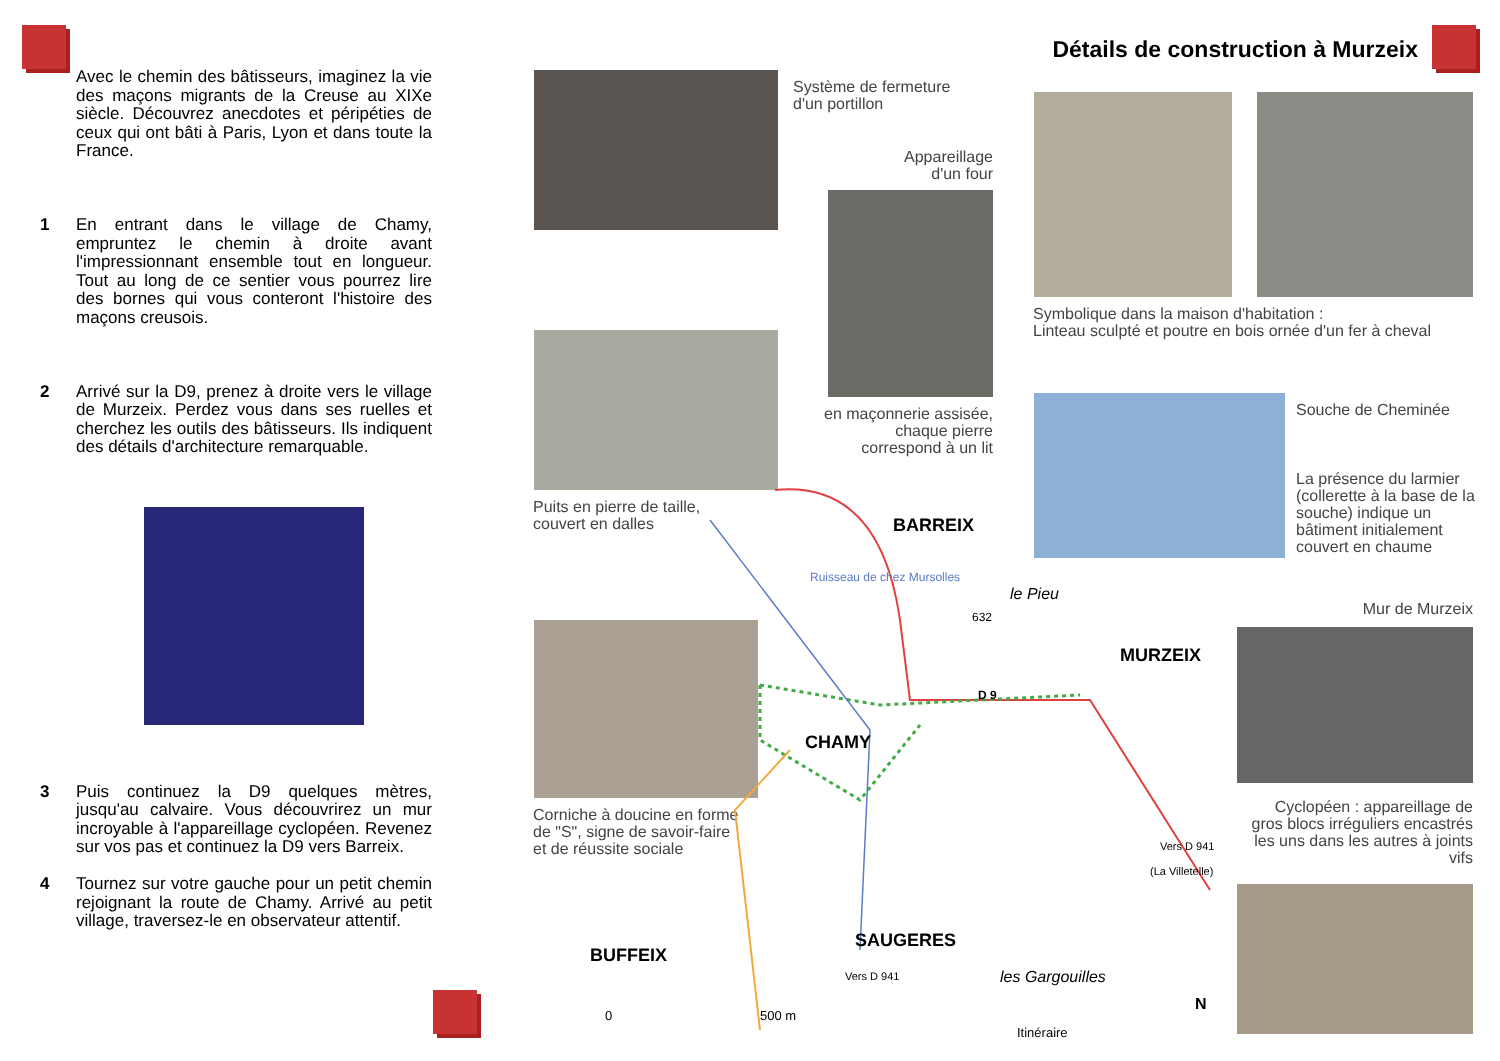Avec le chemin des bâtisseurs, imaginez la vie des maçons migrants de la Creuse au XIXe siècle. Découvrez anecdotes et péripéties de ceux qui ont bâti à Paris, Lyon et dans toute la France.
1 En entrant dans le village de Chamy, empruntez le chemin à droite avant l'impressionnant ensemble tout en longueur. Tout au long de ce sentier vous pourrez lire des bornes qui vous conteront l'histoire des maçons creusois.
2 Arrivé sur la D9, prenez à droite vers le village de Murzeix. Perdez vous dans ses ruelles et cherchez les outils des bâtisseurs. Ils indiquent des détails d'architecture remarquable.
3 Puis continuez la D9 quelques mètres, jusqu'au calvaire. Vous découvrirez un mur incroyable à l'appareillage cyclopéen. Revenez sur vos pas et continuez la D9 vers Barreix.
4 Tournez sur votre gauche pour un petit chemin rejoignant la route de Chamy. Arrivé au petit village, traversez-le en observateur attentif.
Détails de construction à Murzeix
Système de fermeture
d'un portillon
Appareillage
d'un four
en maçonnerie assisée, chaque pierre correspond à un lit
Puits en pierre de taille,
couvert en dalles
Symbolique dans la maison d'habitation :
Linteau sculpté et poutre en bois ornée d'un fer à cheval
Souche de Cheminée
La présence du larmier (collerette à la base de la souche) indique un bâtiment initialement couvert en chaume
Mur de Murzeix
Cyclopéen : appareillage de gros blocs irréguliers encastrés les uns dans les autres à joints vifs
Corniche à doucine en forme
de "S", signe de savoir-faire
et de réussite sociale
BARREIX
MURZEIX
CHAMY
SAUGERES
BUFFEIX
Ruisseau de chez Mursolles
le Pieu
632
D 9
Vers D 941
(La Villetelle)
Vers D 941 les Gargouilles
0 500 m
Itinéraire
N